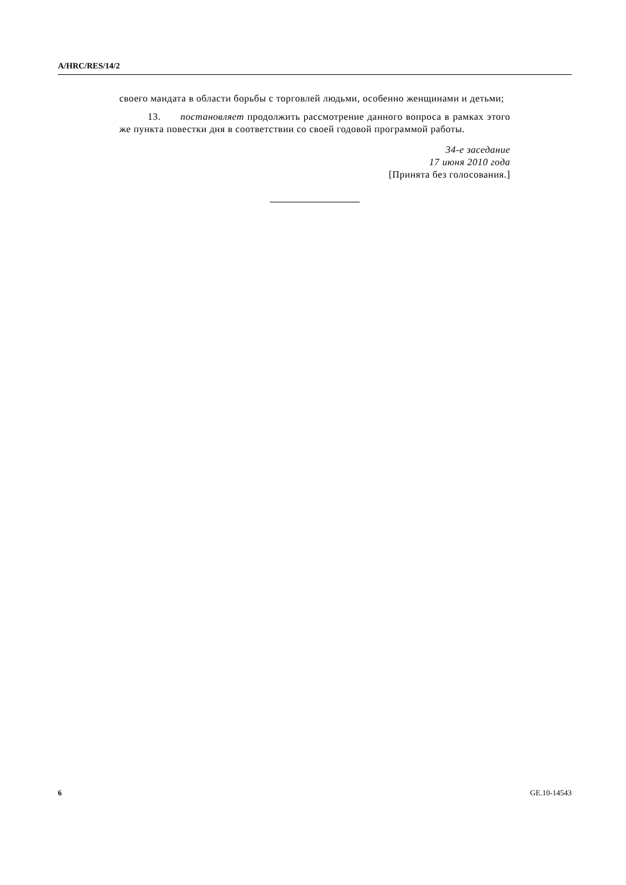A/HRC/RES/14/2
своего мандата в области борьбы с торговлей людьми, особенно женщинами и детьми;
13. постановляет продолжить рассмотрение данного вопроса в рамках этого же пункта повестки дня в соответствии со своей годовой программой работы.
34-е заседание
17 июня 2010 года
[Принята без голосования.]
6 GE.10-14543